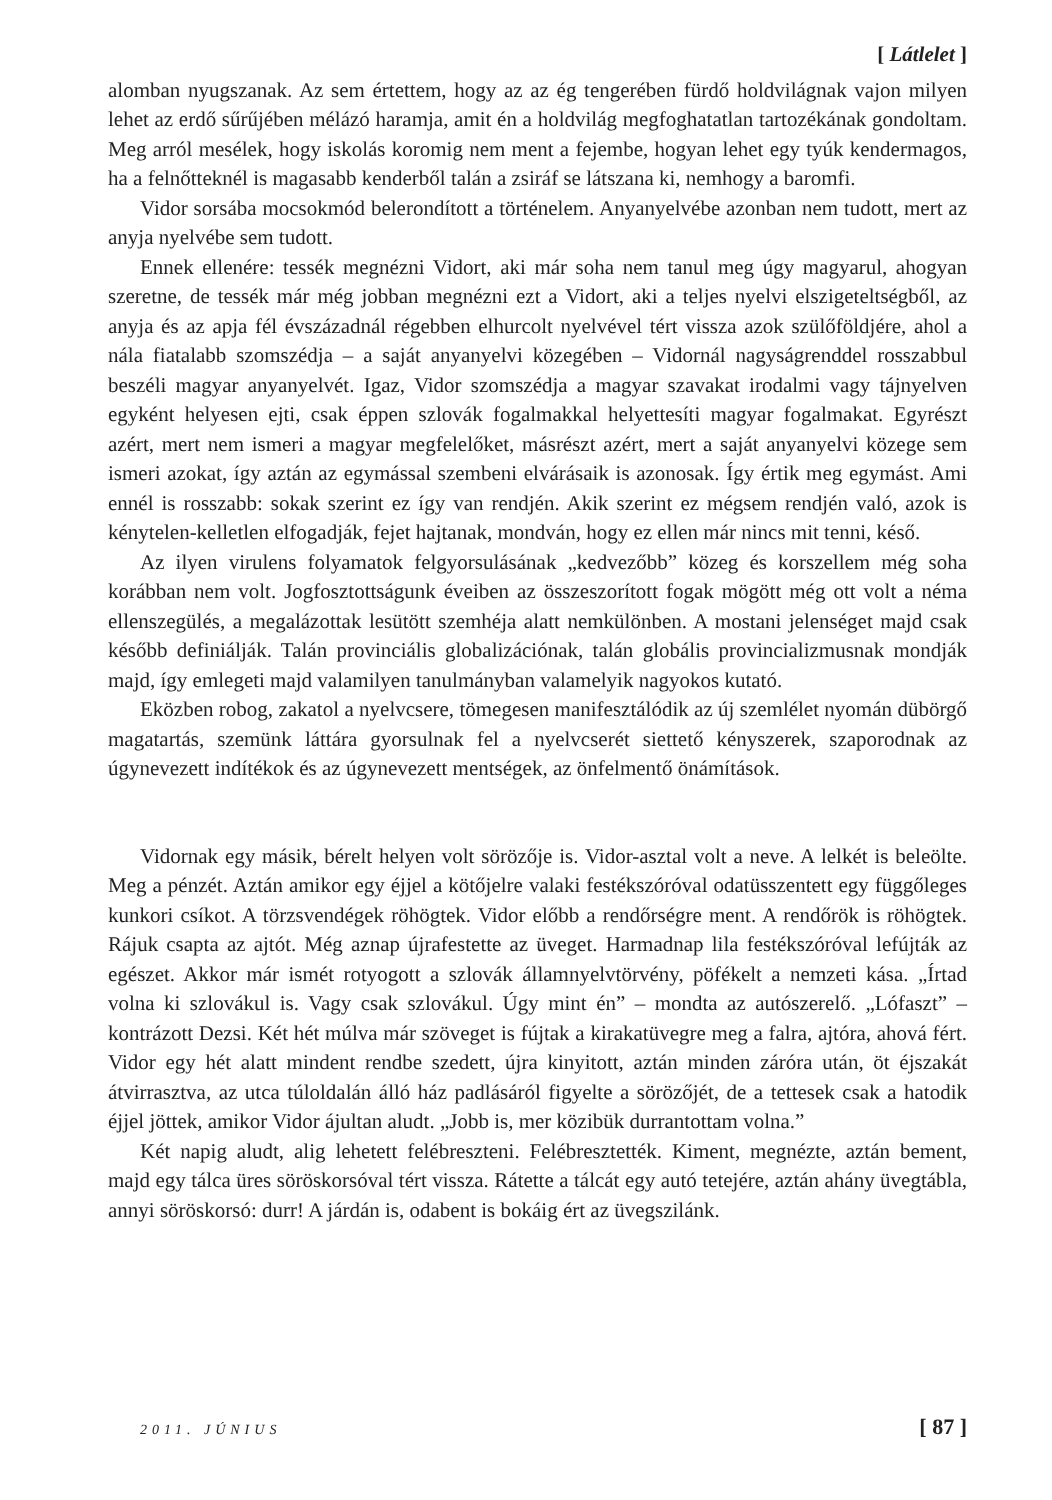[ Látlelet ]
alomban nyugszanak. Az sem értettem, hogy az az ég tengerében fürdő holdvilágnak vajon milyen lehet az erdő sűrűjében mélázó haramja, amit én a holdvilág megfoghatatlan tartozékának gondoltam. Meg arról mesélek, hogy iskolás koromig nem ment a fejembe, hogyan lehet egy tyúk kendermagos, ha a felnőtteknél is magasabb kenderből talán a zsiráf se látszana ki, nemhogy a baromfi.
Vidor sorsába mocsokmód belerondított a történelem. Anyanyelvébe azonban nem tudott, mert az anyja nyelvébe sem tudott.
Ennek ellenére: tessék megnézni Vidort, aki már soha nem tanul meg úgy magyarul, ahogyan szeretne, de tessék már még jobban megnézni ezt a Vidort, aki a teljes nyelvi elszigeteltségből, az anyja és az apja fél évszázadnál régebben elhurcolt nyelvével tért vissza azok szülőföldjére, ahol a nála fiatalabb szomszédja – a saját anyanyelvi közegében – Vidornál nagyságrenddel rosszabbul beszéli magyar anyanyelvét. Igaz, Vidor szomszédja a magyar szavakat irodalmi vagy tájnyelven egyként helyesen ejti, csak éppen szlovák fogalmakkal helyettesíti magyar fogalmakat. Egyrészt azért, mert nem ismeri a magyar megfelelőket, másrészt azért, mert a saját anyanyelvi közege sem ismeri azokat, így aztán az egymással szembeni elvárásaik is azonosak. Így értik meg egymást. Ami ennél is rosszabb: sokak szerint ez így van rendjén. Akik szerint ez mégsem rendjén való, azok is kénytelen-kelletlen elfogadják, fejet hajtanak, mondván, hogy ez ellen már nincs mit tenni, késő.
Az ilyen virulens folyamatok felgyorsulásának „kedvezőbb” közeg és korszellem még soha korábban nem volt. Jogfosztottságunk éveiben az összeszorított fogak mögött még ott volt a néma ellenszegülés, a megalázottak lesütött szemhéja alatt nemkülönben. A mostani jelenséget majd csak később definiálják. Talán provinciális globalizációnak, talán globális provincializmusnak mondják majd, így emlegeti majd valamilyen tanulmányban valamelyik nagyokos kutató.
Eközben robog, zakatol a nyelvcsere, tömegesen manifesztálódik az új szemlélet nyomán dübörgő magatartás, szemünk láttára gyorsulnak fel a nyelvcserét siettető kényszerek, szaporodnak az úgynevezett indítékok és az úgynevezett mentségek, az önfelmentő önámítások.
Vidornak egy másik, bérelt helyen volt sörözője is. Vidor-asztal volt a neve. A lelkét is beleölte. Meg a pénzét. Aztán amikor egy éjjel a kötőjelre valaki festékszóróval odatüsszentett egy függőleges kunkori csíkot. A törzsvendégek röhögtek. Vidor előbb a rendőrségre ment. A rendőrök is röhögtek. Rájuk csapta az ajtót. Még aznap újrafestette az üveget. Harmadnap lila festékszóróval lefújták az egészet. Akkor már ismét rotyogott a szlovák államnyelvtörvény, pöfékelt a nemzeti kása. „Írtad volna ki szlovákul is. Vagy csak szlovákul. Úgy mint én” – mondta az autószerelő. „Lófaszt” – kontrázott Dezsi. Két hét múlva már szöveget is fújtak a kirakatüvegre meg a falra, ajtóra, ahová fért. Vidor egy hét alatt mindent rendbe szedett, újra kinyitott, aztán minden záróra után, öt éjszakát átvirrasztva, az utca túloldalán álló ház padlásáról figyelte a sörözőjét, de a tettesek csak a hatodik éjjel jöttek, amikor Vidor ájultan aludt. „Jobb is, mer közibük durrantottam volna.”
Két napig aludt, alig lehetett felébreszteni. Felébresztették. Kiment, megnézte, aztán bement, majd egy tálca üres söröskorsóval tért vissza. Rátette a tálcát egy autó tetejére, aztán ahány üvegtábla, annyi söröskorsó: durr! A járdán is, odabent is bokáig ért az üvegszilánk.
2011. JÚNIUS [ 87 ]